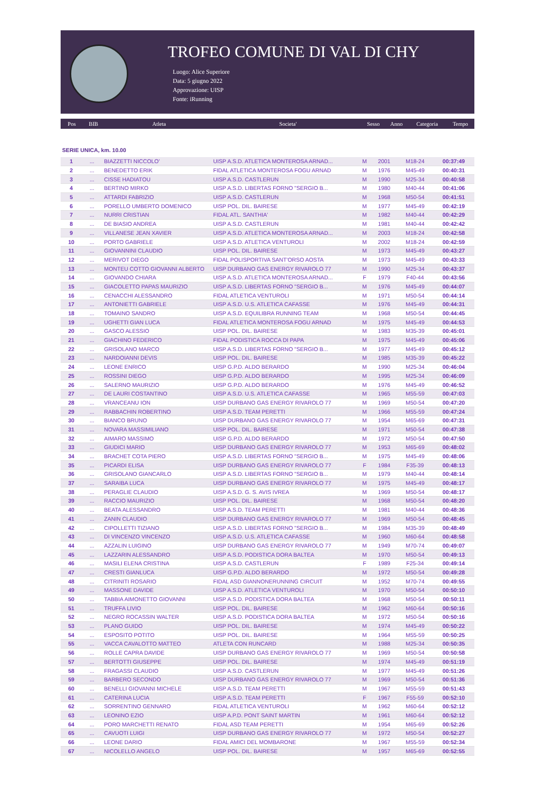TROFEO COMUNE DI VAL DI CHY
Luogo: Alice Superiore
Data: 5 giugno 2022
Approvazione: UISP
Fonte: iRunning
| Pos | BIB | Atleta | Societa' | Sesso | Anno | Categoria | Tempo |
SERIE UNICA, km. 10.00
| 1 | ... | BIAZZETTI NICCOLO' | UISP A.S.D. ATLETICA MONTEROSA ARNAD... | M | 2001 | M18-24 | 00:37:49 |
| 2 | ... | BENEDETTO ERIK | FIDAL ATLETICA MONTEROSA FOGU ARNAD | M | 1976 | M45-49 | 00:40:31 |
| 3 | ... | CISSE HADIATOU | UISP A.S.D. CASTLERUN | M | 1990 | M25-34 | 00:40:58 |
| 4 | ... | BERTINO MIRKO | UISP A.S.D. LIBERTAS FORNO "SERGIO B... | M | 1980 | M40-44 | 00:41:06 |
| 5 | ... | ATTARDI FABRIZIO | UISP A.S.D. CASTLERUN | M | 1968 | M50-54 | 00:41:51 |
| 6 | ... | PORELLO UMBERTO DOMENICO | UISP POL. DIL. BAIRESE | M | 1977 | M45-49 | 00:42:19 |
| 7 | ... | NURRI CRISTIAN | FIDAL ATL. SANTHIA' | M | 1982 | M40-44 | 00:42:29 |
| 8 | ... | DE BIASIO ANDREA | UISP A.S.D. CASTLERUN | M | 1981 | M40-44 | 00:42:42 |
| 9 | ... | VILLANESE JEAN XAVIER | UISP A.S.D. ATLETICA MONTEROSA ARNAD... | M | 2003 | M18-24 | 00:42:58 |
| 10 | ... | PORTO GABRIELE | UISP A.S.D. ATLETICA VENTUROLI | M | 2002 | M18-24 | 00:42:59 |
| 11 | ... | GIOVANNINI CLAUDIO | UISP POL. DIL. BAIRESE | M | 1973 | M45-49 | 00:43:27 |
| 12 | ... | MERIVOT DIEGO | FIDAL POLISPORTIVA SANT'ORSO AOSTA | M | 1973 | M45-49 | 00:43:33 |
| 13 | ... | MONTEU COTTO GIOVANNI ALBERTO | UISP DURBANO GAS ENERGY RIVAROLO 77 | M | 1990 | M25-34 | 00:43:37 |
| 14 | ... | GIOVANDO CHIARA | UISP A.S.D. ATLETICA MONTEROSA ARNAD... | F | 1979 | F40-44 | 00:43:56 |
| 15 | ... | GIACOLETTO PAPAS MAURIZIO | UISP A.S.D. LIBERTAS FORNO "SERGIO B... | M | 1976 | M45-49 | 00:44:07 |
| 16 | ... | CENACCHI ALESSANDRO | FIDAL ATLETICA VENTUROLI | M | 1971 | M50-54 | 00:44:14 |
| 17 | ... | ANTONIETTI GABRIELE | UISP A.S.D. U.S. ATLETICA CAFASSE | M | 1976 | M45-49 | 00:44:31 |
| 18 | ... | TOMAINO SANDRO | UISP A.S.D. EQUILIBRA RUNNING TEAM | M | 1968 | M50-54 | 00:44:45 |
| 19 | ... | UGHETTI GIAN LUCA | FIDAL ATLETICA MONTEROSA FOGU ARNAD | M | 1975 | M45-49 | 00:44:53 |
| 20 | ... | GASCO ALESSIO | UISP POL. DIL. BAIRESE | M | 1983 | M35-39 | 00:45:01 |
| 21 | ... | GIACHINO FEDERICO | FIDAL PODISTICA ROCCA DI PAPA | M | 1975 | M45-49 | 00:45:06 |
| 22 | ... | GRISOLANO MARCO | UISP A.S.D. LIBERTAS FORNO "SERGIO B... | M | 1977 | M45-49 | 00:45:12 |
| 23 | ... | NARDOIANNI DEVIS | UISP POL. DIL. BAIRESE | M | 1985 | M35-39 | 00:45:22 |
| 24 | ... | LEONE ENRICO | UISP G.P.D. ALDO BERARDO | M | 1990 | M25-34 | 00:46:04 |
| 25 | ... | ROSSINI DIEGO | UISP G.P.D. ALDO BERARDO | M | 1995 | M25-34 | 00:46:09 |
| 26 | ... | SALERNO MAURIZIO | UISP G.P.D. ALDO BERARDO | M | 1976 | M45-49 | 00:46:52 |
| 27 | ... | DE LAURI COSTANTINO | UISP A.S.D. U.S. ATLETICA CAFASSE | M | 1965 | M55-59 | 00:47:03 |
| 28 | ... | VRANCEANU ION | UISP DURBANO GAS ENERGY RIVAROLO 77 | M | 1969 | M50-54 | 00:47:20 |
| 29 | ... | RABBACHIN ROBERTINO | UISP A.S.D. TEAM PERETTI | M | 1966 | M55-59 | 00:47:24 |
| 30 | ... | BIANCO BRUNO | UISP DURBANO GAS ENERGY RIVAROLO 77 | M | 1954 | M65-69 | 00:47:31 |
| 31 | ... | NOVARA MASSIMILIANO | UISP POL. DIL. BAIRESE | M | 1971 | M50-54 | 00:47:38 |
| 32 | ... | AIMARO MASSIMO | UISP G.P.D. ALDO BERARDO | M | 1972 | M50-54 | 00:47:50 |
| 33 | ... | GIUDICI MARIO | UISP DURBANO GAS ENERGY RIVAROLO 77 | M | 1953 | M65-69 | 00:48:02 |
| 34 | ... | BRACHET COTA PIERO | UISP A.S.D. LIBERTAS FORNO "SERGIO B... | M | 1975 | M45-49 | 00:48:06 |
| 35 | ... | PICARDI ELISA | UISP DURBANO GAS ENERGY RIVAROLO 77 | F | 1984 | F35-39 | 00:48:13 |
| 36 | ... | GRISOLANO GIANCARLO | UISP A.S.D. LIBERTAS FORNO "SERGIO B... | M | 1979 | M40-44 | 00:48:14 |
| 37 | ... | SARAIBA LUCA | UISP DURBANO GAS ENERGY RIVAROLO 77 | M | 1975 | M45-49 | 00:48:17 |
| 38 | ... | PERAGLIE CLAUDIO | UISP A.S.D. G. S. AVIS IVREA | M | 1969 | M50-54 | 00:48:17 |
| 39 | ... | RACCIO MAURIZIO | UISP POL. DIL. BAIRESE | M | 1968 | M50-54 | 00:48:20 |
| 40 | ... | BEATA ALESSANDRO | UISP A.S.D. TEAM PERETTI | M | 1981 | M40-44 | 00:48:36 |
| 41 | ... | ZANIN CLAUDIO | UISP DURBANO GAS ENERGY RIVAROLO 77 | M | 1969 | M50-54 | 00:48:45 |
| 42 | ... | CIPOLLETTI TIZIANO | UISP A.S.D. LIBERTAS FORNO "SERGIO B... | M | 1984 | M35-39 | 00:48:49 |
| 43 | ... | DI VINCENZO VINCENZO | UISP A.S.D. U.S. ATLETICA CAFASSE | M | 1960 | M60-64 | 00:48:58 |
| 44 | ... | AZZALIN LUIGINO | UISP DURBANO GAS ENERGY RIVAROLO 77 | M | 1949 | M70-74 | 00:49:07 |
| 45 | ... | LAZZARIN ALESSANDRO | UISP A.S.D. PODISTICA DORA BALTEA | M | 1970 | M50-54 | 00:49:13 |
| 46 | ... | MASILI ELENA CRISTINA | UISP A.S.D. CASTLERUN | F | 1989 | F25-34 | 00:49:14 |
| 47 | ... | CRESTI GIANLUCA | UISP G.P.D. ALDO BERARDO | M | 1972 | M50-54 | 00:49:28 |
| 48 | ... | CITRINITI ROSARIO | FIDAL ASD GIANNONERUNNING CIRCUIT | M | 1952 | M70-74 | 00:49:55 |
| 49 | ... | MASSONE DAVIDE | UISP A.S.D. ATLETICA VENTUROLI | M | 1970 | M50-54 | 00:50:10 |
| 50 | ... | TABBIA AIMONETTO GIOVANNI | UISP A.S.D. PODISTICA DORA BALTEA | M | 1968 | M50-54 | 00:50:11 |
| 51 | ... | TRUFFA LIVIO | UISP POL. DIL. BAIRESE | M | 1962 | M60-64 | 00:50:16 |
| 52 | ... | NEGRO ROCASSIN WALTER | UISP A.S.D. PODISTICA DORA BALTEA | M | 1972 | M50-54 | 00:50:16 |
| 53 | ... | PLANO GUIDO | UISP POL. DIL. BAIRESE | M | 1974 | M45-49 | 00:50:22 |
| 54 | ... | ESPOSITO POTITO | UISP POL. DIL. BAIRESE | M | 1964 | M55-59 | 00:50:25 |
| 55 | ... | VACCA CAVALOTTO MATTEO | ATLETA CON RUNCARD | M | 1988 | M25-34 | 00:50:35 |
| 56 | ... | ROLLE CAPRA DAVIDE | UISP DURBANO GAS ENERGY RIVAROLO 77 | M | 1969 | M50-54 | 00:50:58 |
| 57 | ... | BERTOTTI GIUSEPPE | UISP POL. DIL. BAIRESE | M | 1974 | M45-49 | 00:51:19 |
| 58 | ... | FRAGASSI CLAUDIO | UISP A.S.D. CASTLERUN | M | 1977 | M45-49 | 00:51:26 |
| 59 | ... | BARBERO SECONDO | UISP DURBANO GAS ENERGY RIVAROLO 77 | M | 1969 | M50-54 | 00:51:36 |
| 60 | ... | BENELLI GIOVANNI MICHELE | UISP A.S.D. TEAM PERETTI | M | 1967 | M55-59 | 00:51:43 |
| 61 | ... | CATERINA LUCIA | UISP A.S.D. TEAM PERETTI | F | 1967 | F55-59 | 00:52:10 |
| 62 | ... | SORRENTINO GENNARO | FIDAL ATLETICA VENTUROLI | M | 1962 | M60-64 | 00:52:12 |
| 63 | ... | LEONINO EZIO | UISP A.P.D. PONT SAINT MARTIN | M | 1961 | M60-64 | 00:52:12 |
| 64 | ... | PORO MARCHETTI RENATO | FIDAL ASD TEAM PERETTI | M | 1954 | M65-69 | 00:52:26 |
| 65 | ... | CAVUOTI LUIGI | UISP DURBANO GAS ENERGY RIVAROLO 77 | M | 1972 | M50-54 | 00:52:27 |
| 66 | ... | LEONE DARIO | FIDAL AMICI DEL MOMBARONE | M | 1967 | M55-59 | 00:52:34 |
| 67 | ... | NICOLELLO ANGELO | UISP POL. DIL. BAIRESE | M | 1957 | M65-69 | 00:52:55 |